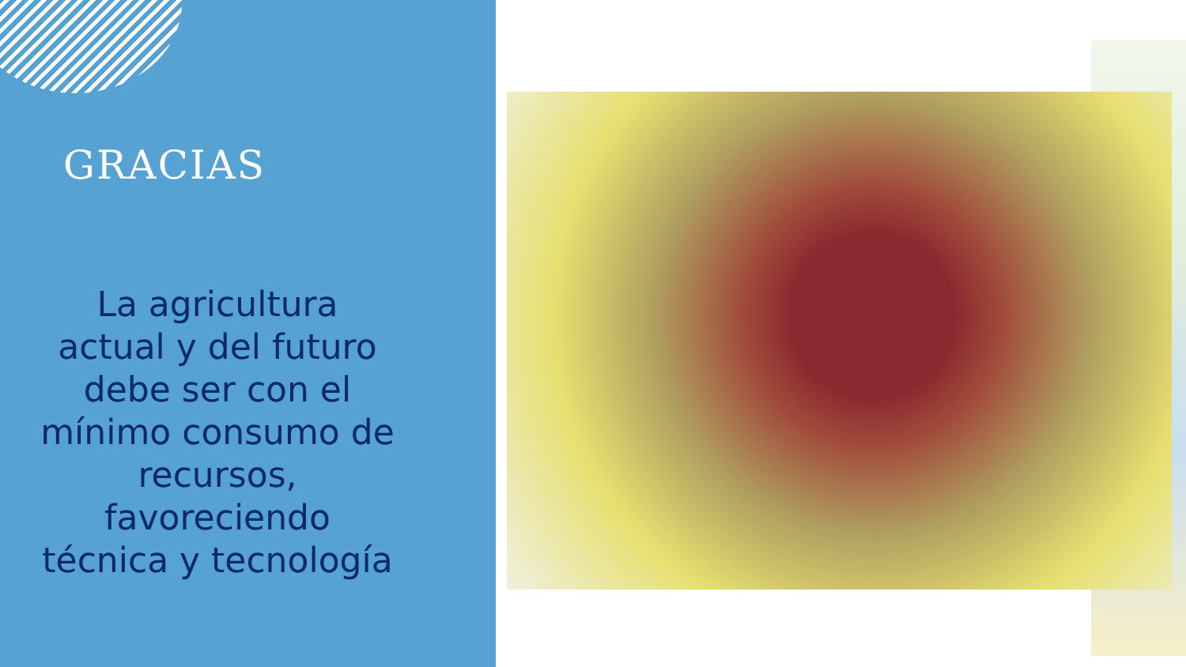GRACIAS
La agricultura actual y del futuro debe ser con el mínimo consumo de recursos, favoreciendo técnica y tecnología